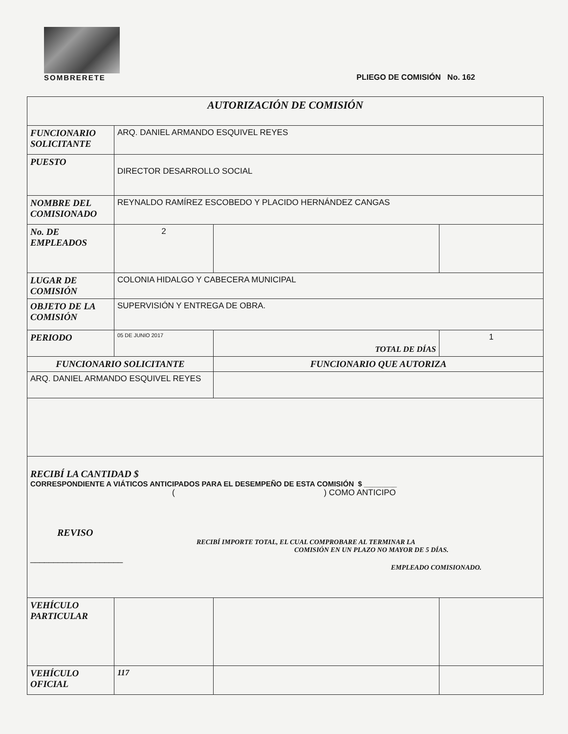SOMBRERETE
PLIEGO DE COMISIÓN No. 162
| AUTORIZACIÓN DE COMISIÓN | | | |
| FUNCIONARIO SOLICITANTE | ARQ. DANIEL ARMANDO ESQUIVEL REYES | | |
| PUESTO | DIRECTOR DESARROLLO SOCIAL | | |
| NOMBRE DEL COMISIONADO | REYNALDO RAMÍREZ ESCOBEDO Y PLACIDO HERNÁNDEZ CANGAS | | |
| No. DE EMPLEADOS | 2 | | |
| LUGAR DE COMISIÓN | COLONIA HIDALGO Y CABECERA MUNICIPAL | | |
| OBJETO DE LA COMISIÓN | SUPERVISIÓN Y ENTREGA DE OBRA. | | |
| PERIODO | 05 DE JUNIO 2017 | TOTAL DE DÍAS | 1 |
| FUNCIONARIO SOLICITANTE | | FUNCIONARIO QUE AUTORIZA | |
| ARQ. DANIEL ARMANDO ESQUIVEL REYES | | | |
| RECIBÍ LA CANTIDAD $ CORRESPONDIENTE A VIÁTICOS ANTICIPADOS PARA EL DESEMPEÑO DE ESTA COMISIÓN $ ________ ( ) COMO ANTICIPO REVISO RECIBÍ IMPORTE TOTAL, EL CUAL COMPROBARE AL TERMINAR LA COMISIÓN EN UN PLAZO NO MAYOR DE 5 DÍAS. ____________________ EMPLEADO COMISIONADO. | | | |
| VEHÍCULO PARTICULAR | | | |
| VEHÍCULO OFICIAL | 117 | | |